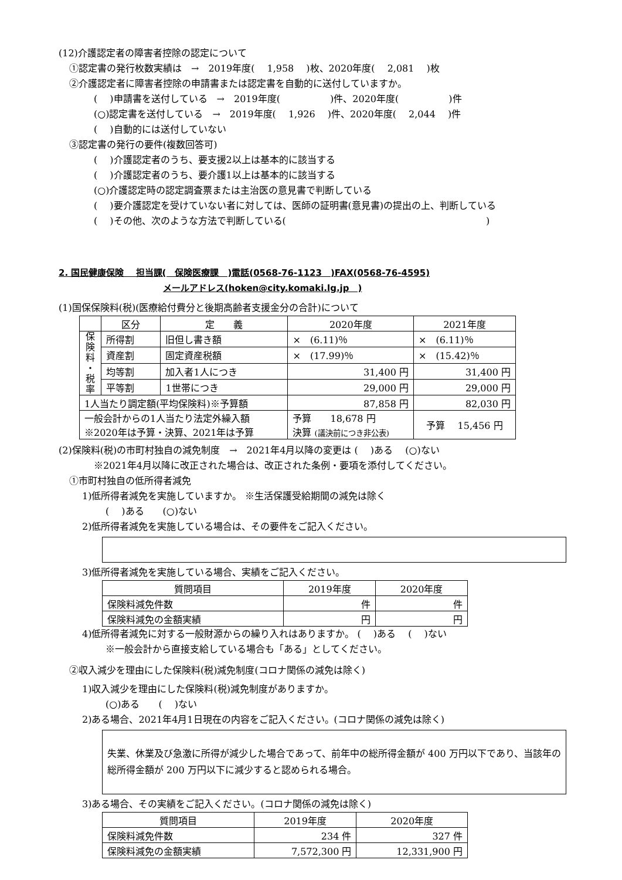(12)介護認定者の障害者控除の認定について
①認定書の発行枚数実績は　→　2019年度(　 1,958　 )枚、2020年度(　 2,081　 )枚
②介護認定者に障害者控除の申請書または認定書を自動的に送付していますか。
(　 )申請書を送付している　→　2019年度(　　　　　 )件、2020年度(　　　　　 )件
(○)認定書を送付している　→　2019年度(　 1,926　 )件、2020年度(　 2,044　 )件
(　 )自動的には送付していない
③認定書の発行の要件(複数回答可)
(　 )介護認定者のうち、要支援2以上は基本的に該当する
(　 )介護認定者のうち、要介護1以上は基本的に該当する
(○)介護認定時の認定調査票または主治医の意見書で判断している
(　 )要介護認定を受けていない者に対しては、医師の証明書(意見書)の提出の上、判断している
(　 )その他、次のような方法で判断している(　　　　　　　　　　　　　　　　　　　　　 )
2. 国民健康保険　 担当課(　保険医療課　)電話(0568-76-1123　)FAX(0568-76-4595)
メールアドレス(hoken@city.komaki.lg.jp　)
(1)国保保険料(税)(医療給付費分と後期高齢者支援金分の合計)について
| | 区分 | 定 義 | 2020年度 | 2021年度 |
| --- | --- | --- | --- | --- |
| 保 険 料 ・ 税 率 | 所得割 | 旧但し書き額 | × (6.11)％ | × (6.11)％ |
| | 資産割 | 固定資産税額 | × (17.99)％ | × (15.42)％ |
| | 均等割 | 加入者1人につき | 31,400 円 | 31,400 円 |
| | 平等割 | 1世帯につき | 29,000 円 | 29,000 円 |
| 1人当たり調定額(平均保険料)※予算額 | | | 87,858 円 | 82,030 円 |
| 一般会計からの1人当たり法定外繰入額 ※2020年は予算・決算、2021年は予算 | | | 予算 18,678 円 決算 (議決前につき非公表) | 予算 15,456 円 |
(2)保険料(税)の市町村独自の減免制度　→　2021年4月以降の変更は (　 )ある　 (○)ない
※2021年4月以降に改正された場合は、改正された条例・要項を添付してください。
①市町村独自の低所得者減免
1)低所得者減免を実施していますか。 ※生活保護受給期間の減免は除く
(　 )ある　　(○)ない
2)低所得者減免を実施している場合は、その要件をご記入ください。
3)低所得者減免を実施している場合、実績をご記入ください。
| 質問項目 | 2019年度 | 2020年度 |
| --- | --- | --- |
| 保険料減免件数 | 件 | 件 |
| 保険料減免の金額実績 | 円 | 円 |
4)低所得者減免に対する一般財源からの繰り入れはありますか。 (　 )ある　 (　 )ない
※一般会計から直接支給している場合も「ある」としてください。
②収入減少を理由にした保険料(税)減免制度(コロナ関係の減免は除く)
1)収入減少を理由にした保険料(税)減免制度がありますか。
(○)ある　　(　 )ない
2)ある場合、2021年4月1日現在の内容をご記入ください。(コロナ関係の減免は除く)
失業、休業及び急激に所得が減少した場合であって、前年中の総所得金額が 400 万円以下であり、当該年の総所得金額が 200 万円以下に減少すると認められる場合。
3)ある場合、その実績をご記入ください。(コロナ関係の減免は除く)
| 質問項目 | 2019年度 | 2020年度 |
| --- | --- | --- |
| 保険料減免件数 | 234 件 | 327 件 |
| 保険料減免の金額実績 | 7,572,300 円 | 12,331,900 円 |